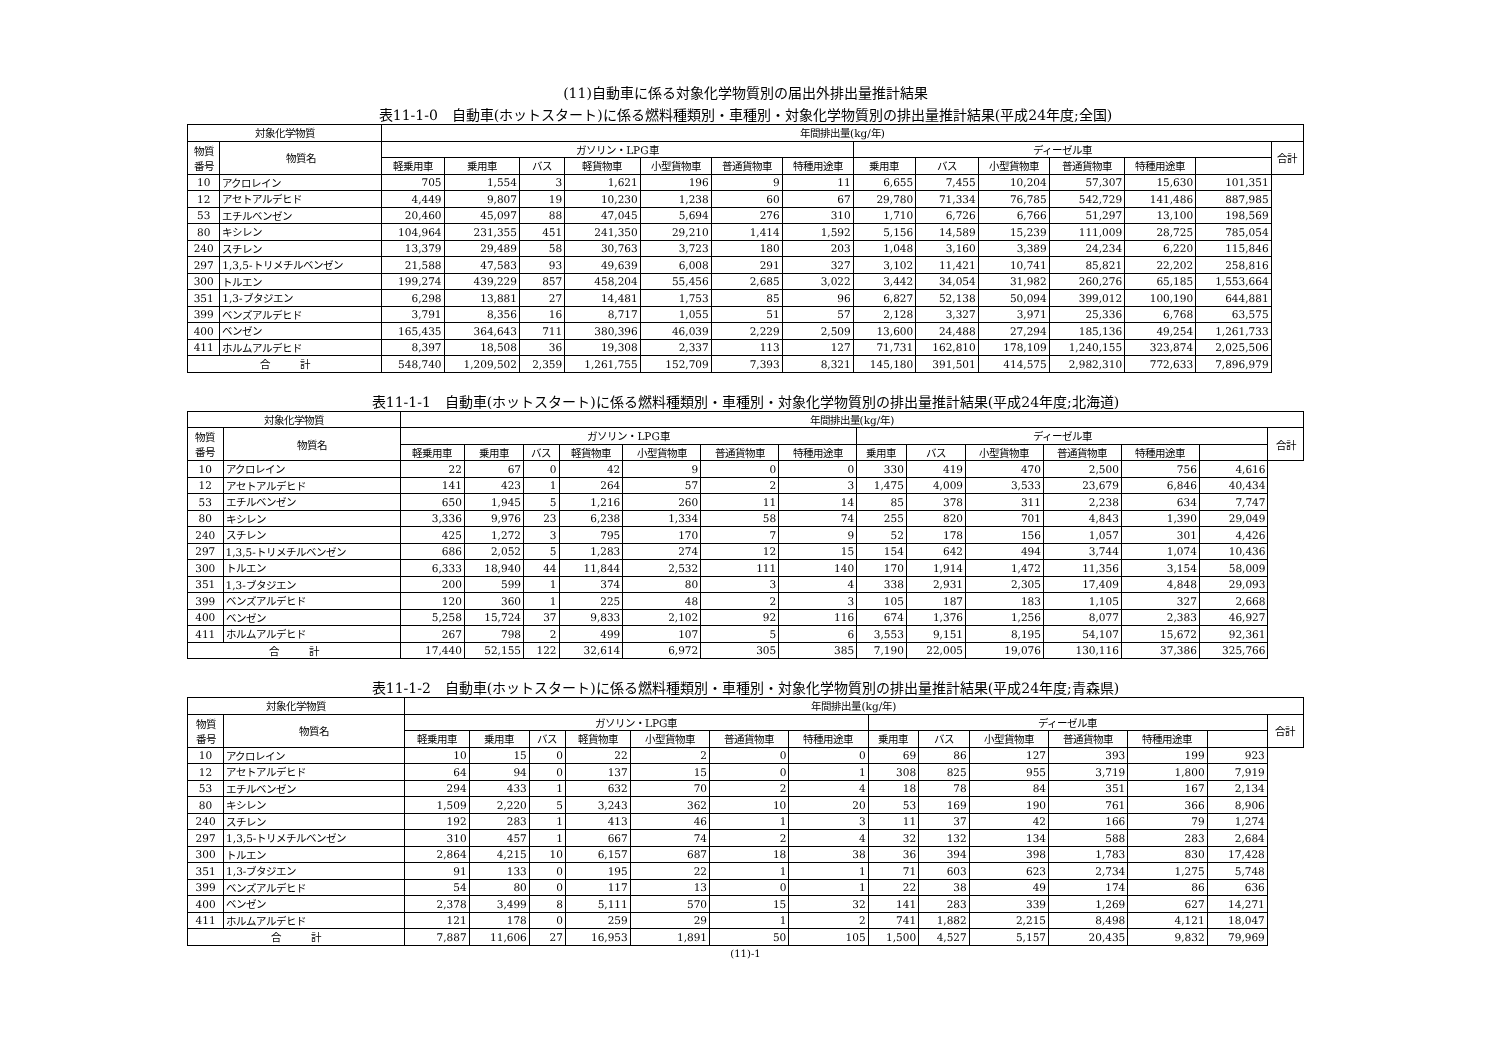(11)自動車に係る対象化学物質別の届出外排出量推計結果
表11-1-0　自動車(ホットスタート)に係る燃料種類別・車種別・対象化学物質別の排出量推計結果(平成24年度;全国)
| 対象化学物質 | | 年間排出量(kg/年) | | | | | | | | | | | | | |
| --- | --- | --- | --- | --- | --- | --- | --- | --- | --- | --- | --- | --- | --- | --- | --- |
| 物質 番号 | 物質名 | ガソリン・LPG車 | | | | | | | ディーゼル車 | | | | | | 合計 |
| | | 軽乗用車 | 乗用車 | バス | 軽貨物車 | 小型貨物車 | 普通貨物車 | 特種用途車 | 乗用車 | バス | 小型貨物車 | 普通貨物車 | 特種用途車 | | |
| 10 | アクロレイン | 705 | 1,554 | 3 | 1,621 | 196 | 9 | 11 | 6,655 | 7,455 | 10,204 | 57,307 | 15,630 | 101,351 | |
| 12 | アセトアルデヒド | 4,449 | 9,807 | 19 | 10,230 | 1,238 | 60 | 67 | 29,780 | 71,334 | 76,785 | 542,729 | 141,486 | 887,985 | |
| 53 | エチルベンゼン | 20,460 | 45,097 | 88 | 47,045 | 5,694 | 276 | 310 | 1,710 | 6,726 | 6,766 | 51,297 | 13,100 | 198,569 | |
| 80 | キシレン | 104,964 | 231,355 | 451 | 241,350 | 29,210 | 1,414 | 1,592 | 5,156 | 14,589 | 15,239 | 111,009 | 28,725 | 785,054 | |
| 240 | スチレン | 13,379 | 29,489 | 58 | 30,763 | 3,723 | 180 | 203 | 1,048 | 3,160 | 3,389 | 24,234 | 6,220 | 115,846 | |
| 297 | 1,3,5-トリメチルベンゼン | 21,588 | 47,583 | 93 | 49,639 | 6,008 | 291 | 327 | 3,102 | 11,421 | 10,741 | 85,821 | 22,202 | 258,816 | |
| 300 | トルエン | 199,274 | 439,229 | 857 | 458,204 | 55,456 | 2,685 | 3,022 | 3,442 | 34,054 | 31,982 | 260,276 | 65,185 | 1,553,664 | |
| 351 | 1,3-ブタジエン | 6,298 | 13,881 | 27 | 14,481 | 1,753 | 85 | 96 | 6,827 | 52,138 | 50,094 | 399,012 | 100,190 | 644,881 | |
| 399 | ベンズアルデヒド | 3,791 | 8,356 | 16 | 8,717 | 1,055 | 51 | 57 | 2,128 | 3,327 | 3,971 | 25,336 | 6,768 | 63,575 | |
| 400 | ベンゼン | 165,435 | 364,643 | 711 | 380,396 | 46,039 | 2,229 | 2,509 | 13,600 | 24,488 | 27,294 | 185,136 | 49,254 | 1,261,733 | |
| 411 | ホルムアルデヒド | 8,397 | 18,508 | 36 | 19,308 | 2,337 | 113 | 127 | 71,731 | 162,810 | 178,109 | 1,240,155 | 323,874 | 2,025,506 | |
| 合 計 | | 548,740 | 1,209,502 | 2,359 | 1,261,755 | 152,709 | 7,393 | 8,321 | 145,180 | 391,501 | 414,575 | 2,982,310 | 772,633 | 7,896,979 | |
表11-1-1　自動車(ホットスタート)に係る燃料種類別・車種別・対象化学物質別の排出量推計結果(平成24年度;北海道)
| 対象化学物質 | | 年間排出量(kg/年) | | | | | | | | | | | | | |
| --- | --- | --- | --- | --- | --- | --- | --- | --- | --- | --- | --- | --- | --- | --- | --- |
| 物質 番号 | 物質名 | ガソリン・LPG車 | | | | | | | ディーゼル車 | | | | | | 合計 |
| | | 軽乗用車 | 乗用車 | バス | 軽貨物車 | 小型貨物車 | 普通貨物車 | 特種用途車 | 乗用車 | バス | 小型貨物車 | 普通貨物車 | 特種用途車 | | |
| 10 | アクロレイン | 22 | 67 | 0 | 42 | 9 | 0 | 0 | 330 | 419 | 470 | 2,500 | 756 | 4,616 | |
| 12 | アセトアルデヒド | 141 | 423 | 1 | 264 | 57 | 2 | 3 | 1,475 | 4,009 | 3,533 | 23,679 | 6,846 | 40,434 | |
| 53 | エチルベンゼン | 650 | 1,945 | 5 | 1,216 | 260 | 11 | 14 | 85 | 378 | 311 | 2,238 | 634 | 7,747 | |
| 80 | キシレン | 3,336 | 9,976 | 23 | 6,238 | 1,334 | 58 | 74 | 255 | 820 | 701 | 4,843 | 1,390 | 29,049 | |
| 240 | スチレン | 425 | 1,272 | 3 | 795 | 170 | 7 | 9 | 52 | 178 | 156 | 1,057 | 301 | 4,426 | |
| 297 | 1,3,5-トリメチルベンゼン | 686 | 2,052 | 5 | 1,283 | 274 | 12 | 15 | 154 | 642 | 494 | 3,744 | 1,074 | 10,436 | |
| 300 | トルエン | 6,333 | 18,940 | 44 | 11,844 | 2,532 | 111 | 140 | 170 | 1,914 | 1,472 | 11,356 | 3,154 | 58,009 | |
| 351 | 1,3-ブタジエン | 200 | 599 | 1 | 374 | 80 | 3 | 4 | 338 | 2,931 | 2,305 | 17,409 | 4,848 | 29,093 | |
| 399 | ベンズアルデヒド | 120 | 360 | 1 | 225 | 48 | 2 | 3 | 105 | 187 | 183 | 1,105 | 327 | 2,668 | |
| 400 | ベンゼン | 5,258 | 15,724 | 37 | 9,833 | 2,102 | 92 | 116 | 674 | 1,376 | 1,256 | 8,077 | 2,383 | 46,927 | |
| 411 | ホルムアルデヒド | 267 | 798 | 2 | 499 | 107 | 5 | 6 | 3,553 | 9,151 | 8,195 | 54,107 | 15,672 | 92,361 | |
| 合 計 | | 17,440 | 52,155 | 122 | 32,614 | 6,972 | 305 | 385 | 7,190 | 22,005 | 19,076 | 130,116 | 37,386 | 325,766 | |
表11-1-2　自動車(ホットスタート)に係る燃料種類別・車種別・対象化学物質別の排出量推計結果(平成24年度;青森県)
| 対象化学物質 | | 年間排出量(kg/年) | | | | | | | | | | | | | |
| --- | --- | --- | --- | --- | --- | --- | --- | --- | --- | --- | --- | --- | --- | --- | --- |
| 物質 番号 | 物質名 | ガソリン・LPG車 | | | | | | | ディーゼル車 | | | | | | 合計 |
| | | 軽乗用車 | 乗用車 | バス | 軽貨物車 | 小型貨物車 | 普通貨物車 | 特種用途車 | 乗用車 | バス | 小型貨物車 | 普通貨物車 | 特種用途車 | | |
| 10 | アクロレイン | 10 | 15 | 0 | 22 | 2 | 0 | 0 | 69 | 86 | 127 | 393 | 199 | 923 | |
| 12 | アセトアルデヒド | 64 | 94 | 0 | 137 | 15 | 0 | 1 | 308 | 825 | 955 | 3,719 | 1,800 | 7,919 | |
| 53 | エチルベンゼン | 294 | 433 | 1 | 632 | 70 | 2 | 4 | 18 | 78 | 84 | 351 | 167 | 2,134 | |
| 80 | キシレン | 1,509 | 2,220 | 5 | 3,243 | 362 | 10 | 20 | 53 | 169 | 190 | 761 | 366 | 8,906 | |
| 240 | スチレン | 192 | 283 | 1 | 413 | 46 | 1 | 3 | 11 | 37 | 42 | 166 | 79 | 1,274 | |
| 297 | 1,3,5-トリメチルベンゼン | 310 | 457 | 1 | 667 | 74 | 2 | 4 | 32 | 132 | 134 | 588 | 283 | 2,684 | |
| 300 | トルエン | 2,864 | 4,215 | 10 | 6,157 | 687 | 18 | 38 | 36 | 394 | 398 | 1,783 | 830 | 17,428 | |
| 351 | 1,3-ブタジエン | 91 | 133 | 0 | 195 | 22 | 1 | 1 | 71 | 603 | 623 | 2,734 | 1,275 | 5,748 | |
| 399 | ベンズアルデヒド | 54 | 80 | 0 | 117 | 13 | 0 | 1 | 22 | 38 | 49 | 174 | 86 | 636 | |
| 400 | ベンゼン | 2,378 | 3,499 | 8 | 5,111 | 570 | 15 | 32 | 141 | 283 | 339 | 1,269 | 627 | 14,271 | |
| 411 | ホルムアルデヒド | 121 | 178 | 0 | 259 | 29 | 1 | 2 | 741 | 1,882 | 2,215 | 8,498 | 4,121 | 18,047 | |
| 合 計 | | 7,887 | 11,606 | 27 | 16,953 | 1,891 | 50 | 105 | 1,500 | 4,527 | 5,157 | 20,435 | 9,832 | 79,969 | |
(11)-1